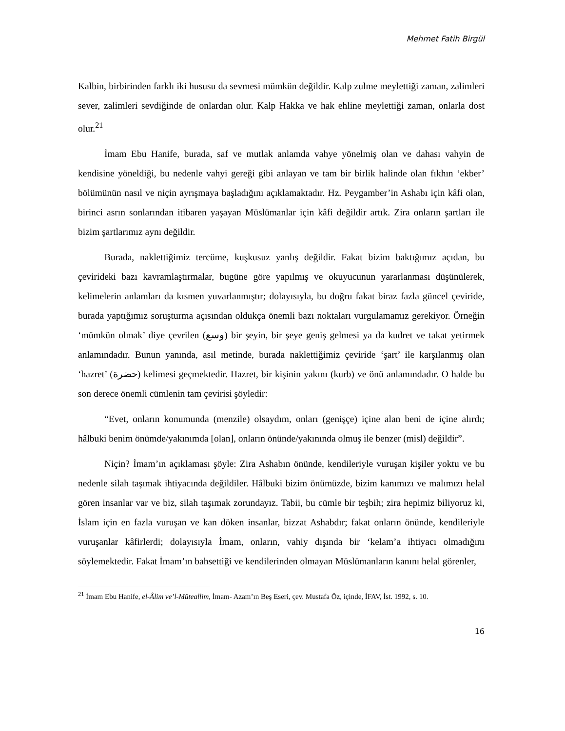Mehmet Fatih Birgül
Kalbin, birbirinden farklı iki hususu da sevmesi mümkün değildir. Kalp zulme meylettiği zaman, zalimleri sever, zalimleri sevdiğinde de onlardan olur. Kalp Hakka ve hak ehline meylettiği zaman, onlarla dost olur.<sup>21</sup>
İmam Ebu Hanife, burada, saf ve mutlak anlamda vahye yönelmiş olan ve dahası vahyin de kendisine yöneldiği, bu nedenle vahyi gereği gibi anlayan ve tam bir birlik halinde olan fıkhın ‘ekber’ bölümünün nasıl ve niçin ayrışmaya başladığını açıklamaktadır. Hz. Peygamber’in Ashabı için kâfi olan, birinci asrın sonlarından itibaren yaşayan Müslümanlar için kâfi değildir artık. Zira onların şartları ile bizim şartlarımız aynı değildir.
Burada, naklettiğimiz tercüme, kuşkusuz yanlış değildir. Fakat bizim baktığımız açıdan, bu çevirideki bazı kavramlaştırmalar, bugüne göre yapılmış ve okuyucunun yararlanması düşünülerek, kelimelerin anlamları da kısmen yuvarlanmıştır; dolayısıyla, bu doğru fakat biraz fazla güncel çeviride, burada yaptığımız soruşturma açısından oldukça önemli bazı noktaları vurgulamamız gerekiyor. Örneğin ‘mümkün olmak’ diye çevrilen (وسع) bir şeyin, bir şeye geniş gelmesi ya da kudret ve takat yetirmek anlamındadır. Bunun yanında, asıl metinde, burada naklettiğimiz çeviride ‘şart’ ile karşılanmış olan ‘hazret’ (حضرة) kelimesi geçmektedir. Hazret, bir kişinin yakını (kurb) ve önü anlamındadır. O halde bu son derece önemli cümlenin tam çevirisi şöyledir:
“Evet, onların konumunda (menzile) olsaydım, onları (genişçe) içine alan beni de içine alırdı; hâlbuki benim önümde/yakınımda [olan], onların önünde/yakınında olmuş ile benzer (misl) değildir”.
Niçin? İmam’ın açıklaması şöyle: Zira Ashabın önünde, kendileriyle vuruşan kişiler yoktu ve bu nedenle silah taşımak ihtiyacında değildiler. Hâlbuki bizim önümüzde, bizim kanımızı ve malımızı helal gören insanlar var ve biz, silah taşımak zorundayız. Tabii, bu cümle bir teşbih; zira hepimiz biliyoruz ki, İslam için en fazla vuruşan ve kan döken insanlar, bizzat Ashabdır; fakat onların önünde, kendileriyle vuruşanlar kâfirlerdi; dolayısıyla İmam, onların, vahiy dışında bir ‘kelam’a ihtiyacı olmadığını söylemektedir. Fakat İmam’ın bahsettiği ve kendilerinden olmayan Müslümanların kanını helal görenler,
<sup>21</sup> İmam Ebu Hanife, el-Âlim ve’l-Müteallim, İmam- Azam’ın Beş Eseri, çev. Mustafa Öz, içinde, İFAV, İst. 1992, s. 10.
16